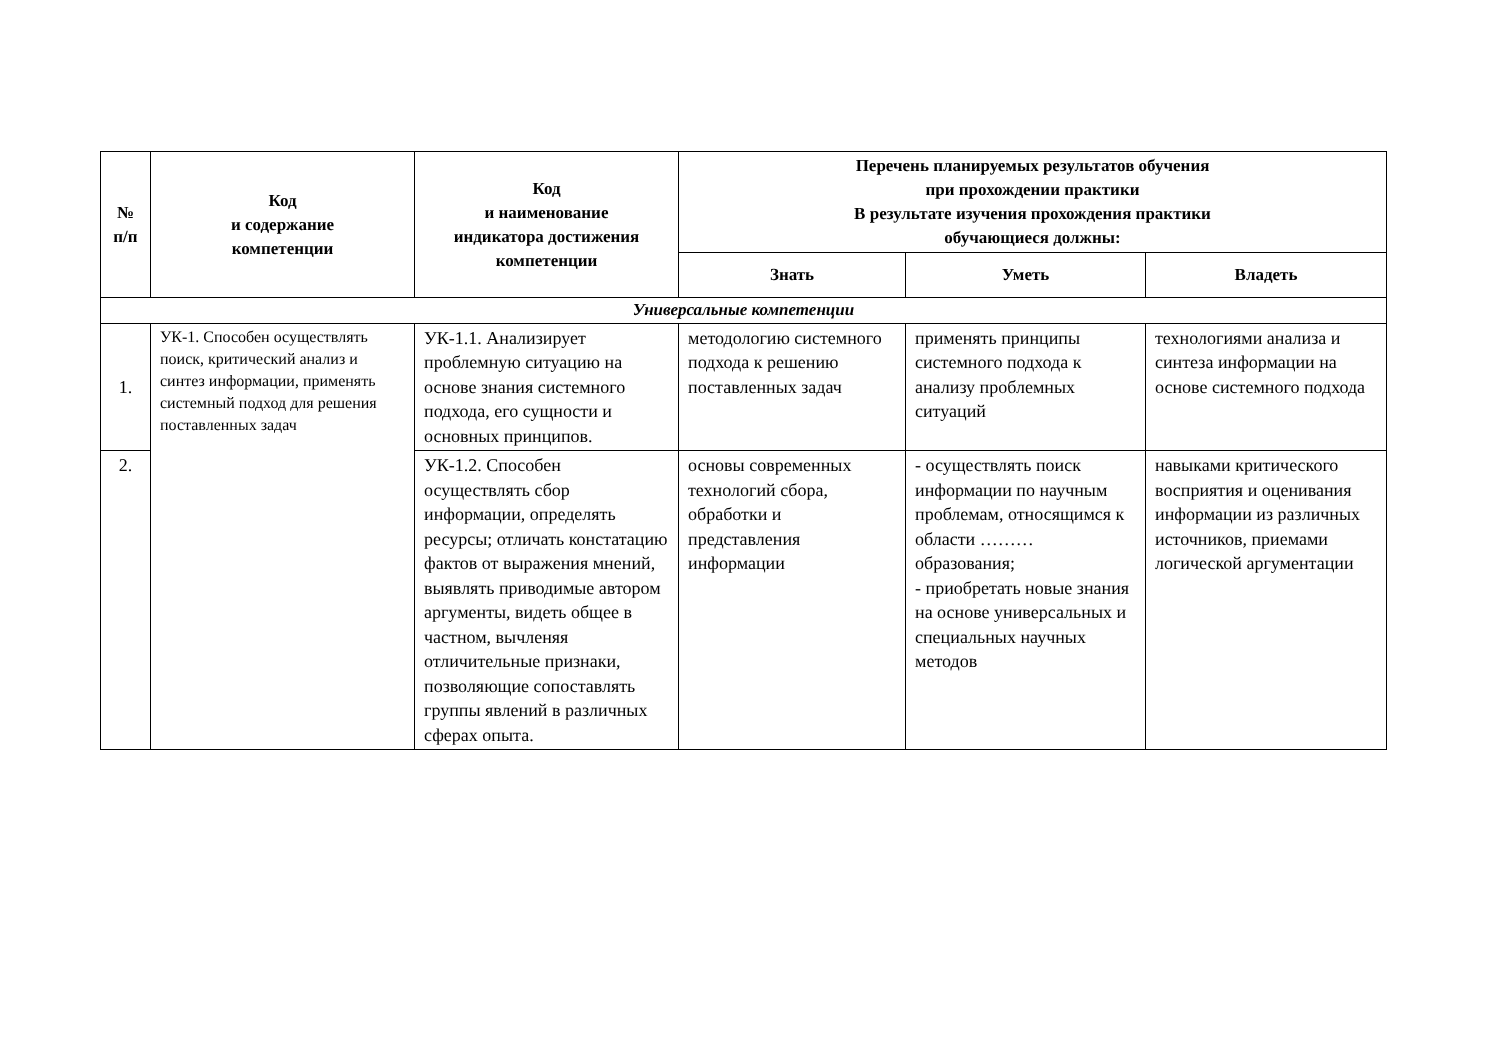| № п/п | Код и содержание компетенции | Код и наименование индикатора достижения компетенции | Перечень планируемых результатов обучения при прохождении практики В результате изучения прохождения практики обучающиеся должны: | | |
| --- | --- | --- | --- | --- | --- |
| | | | Знать | Уметь | Владеть |
| Универсальные компетенции | | | | | |
| 1. | УК-1. Способен осуществлять поиск, критический анализ и синтез информации, применять системный подход для решения поставленных задач | УК-1.1. Анализирует проблемную ситуацию на основе знания системного подхода, его сущности и основных принципов. | методологию системного подхода к решению поставленных задач | применять принципы системного подхода к анализу проблемных ситуаций | технологиями анализа и синтеза информации на основе системного подхода |
| 2. | | УК-1.2. Способен осуществлять сбор информации, определять ресурсы; отличать констатацию фактов от выражения мнений, выявлять приводимые автором аргументы, видеть общее в частном, вычленяя отличительные признаки, позволяющие сопоставлять группы явлений в различных сферах опыта. | основы современных технологий сбора, обработки и представления информации | - осуществлять поиск информации по научным проблемам, относящимся к области ……… образования; - приобретать новые знания на основе универсальных и специальных научных методов | навыками критического восприятия и оценивания информации из различных источников, приемами логической аргументации |